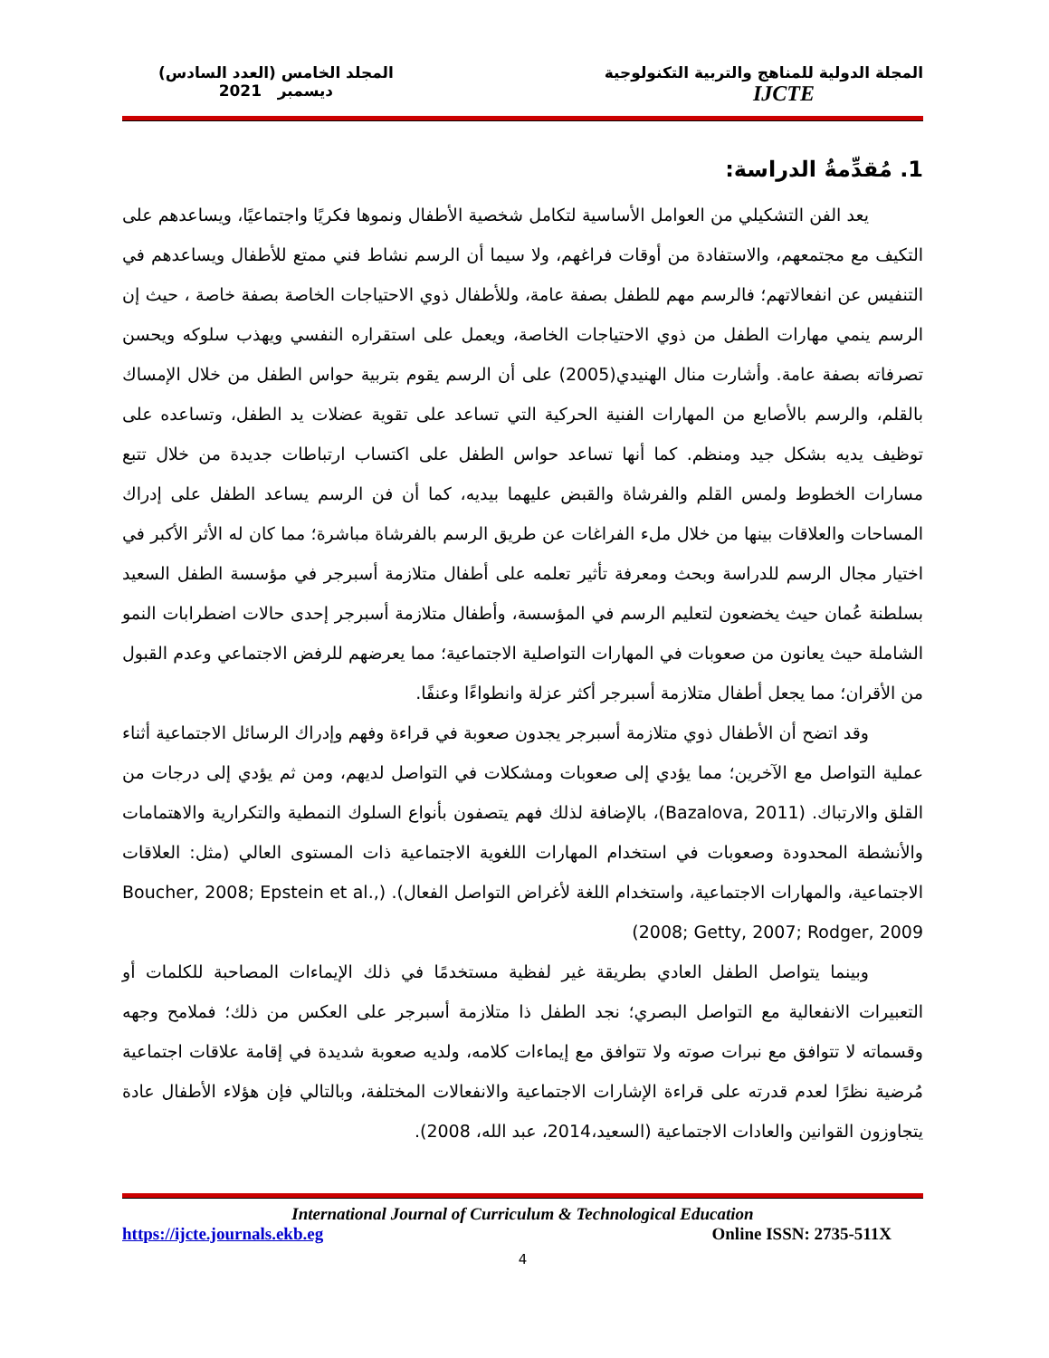المجلة الدولية للمناهج والتربية التكنولوجية
IJCTE
المجلد الخامس (العدد السادس)
ديسمبر 2021
1. مُقدِّمةُ الدراسة:
يعد الفن التشكيلي من العوامل الأساسية لتكامل شخصية الأطفال ونموها فكريًا واجتماعيًا، ويساعدهم على التكيف مع مجتمعهم، والاستفادة من أوقات فراغهم، ولا سيما أن الرسم نشاط فني ممتع للأطفال ويساعدهم في التنفيس عن انفعالاتهم؛ فالرسم مهم للطفل بصفة عامة، وللأطفال ذوي الاحتياجات الخاصة بصفة خاصة ، حيث إن الرسم ينمي مهارات الطفل من ذوي الاحتياجات الخاصة، ويعمل على استقراره النفسي ويهذب سلوكه ويحسن تصرفاته بصفة عامة. وأشارت منال الهنيدي(2005) على أن الرسم يقوم بتربية حواس الطفل من خلال الإمساك بالقلم، والرسم بالأصابع من المهارات الفنية الحركية التي تساعد على تقوية عضلات يد الطفل، وتساعده على توظيف يديه بشكل جيد ومنظم. كما أنها تساعد حواس الطفل على اكتساب ارتباطات جديدة من خلال تتبع مسارات الخطوط ولمس القلم والفرشاة والقبض عليهما بيديه، كما أن فن الرسم يساعد الطفل على إدراك المساحات والعلاقات بينها من خلال ملء الفراغات عن طريق الرسم بالفرشاة مباشرة؛ مما كان له الأثر الأكبر في اختيار مجال الرسم للدراسة وبحث ومعرفة تأثير تعلمه على أطفال متلازمة أسبرجر في مؤسسة الطفل السعيد بسلطنة عُمان حيث يخضعون لتعليم الرسم في المؤسسة، وأطفال متلازمة أسبرجر إحدى حالات اضطرابات النمو الشاملة حيث يعانون من صعوبات في المهارات التواصلية الاجتماعية؛ مما يعرضهم للرفض الاجتماعي وعدم القبول من الأقران؛ مما يجعل أطفال متلازمة أسبرجر أكثر عزلة وانطواءًا وعنفًا.
وقد اتضح أن الأطفال ذوي متلازمة أسبرجر يجدون صعوبة في قراءة وفهم وإدراك الرسائل الاجتماعية أثناء عملية التواصل مع الآخرين؛ مما يؤدي إلى صعوبات ومشكلات في التواصل لديهم، ومن ثم يؤدي إلى درجات من القلق والارتباك. (Bazalova, 2011)، بالإضافة لذلك فهم يتصفون بأنواع السلوك النمطية والتكرارية والاهتمامات والأنشطة المحدودة وصعوبات في استخدام المهارات اللغوية الاجتماعية ذات المستوى العالي (مثل: العلاقات الاجتماعية، والمهارات الاجتماعية، واستخدام اللغة لأغراض التواصل الفعال). (Boucher, 2008; Epstein et al., 2008; Getty, 2007; Rodger, 2009)
وبينما يتواصل الطفل العادي بطريقة غير لفظية مستخدمًا في ذلك الإيماءات المصاحبة للكلمات أو التعبيرات الانفعالية مع التواصل البصري؛ نجد الطفل ذا متلازمة أسبرجر على العكس من ذلك؛ فملامح وجهه وقسماته لا تتوافق مع نبرات صوته ولا تتوافق مع إيماءات كلامه، ولديه صعوبة شديدة في إقامة علاقات اجتماعية مُرضية نظرًا لعدم قدرته على قراءة الإشارات الاجتماعية والانفعالات المختلفة، وبالتالي فإن هؤلاء الأطفال عادة يتجاوزون القوانين والعادات الاجتماعية (السعيد،2014، عبد الله، 2008).
International Journal of Curriculum & Technological Education
https://ijcte.journals.ekb.eg Online ISSN: 2735-511X
4